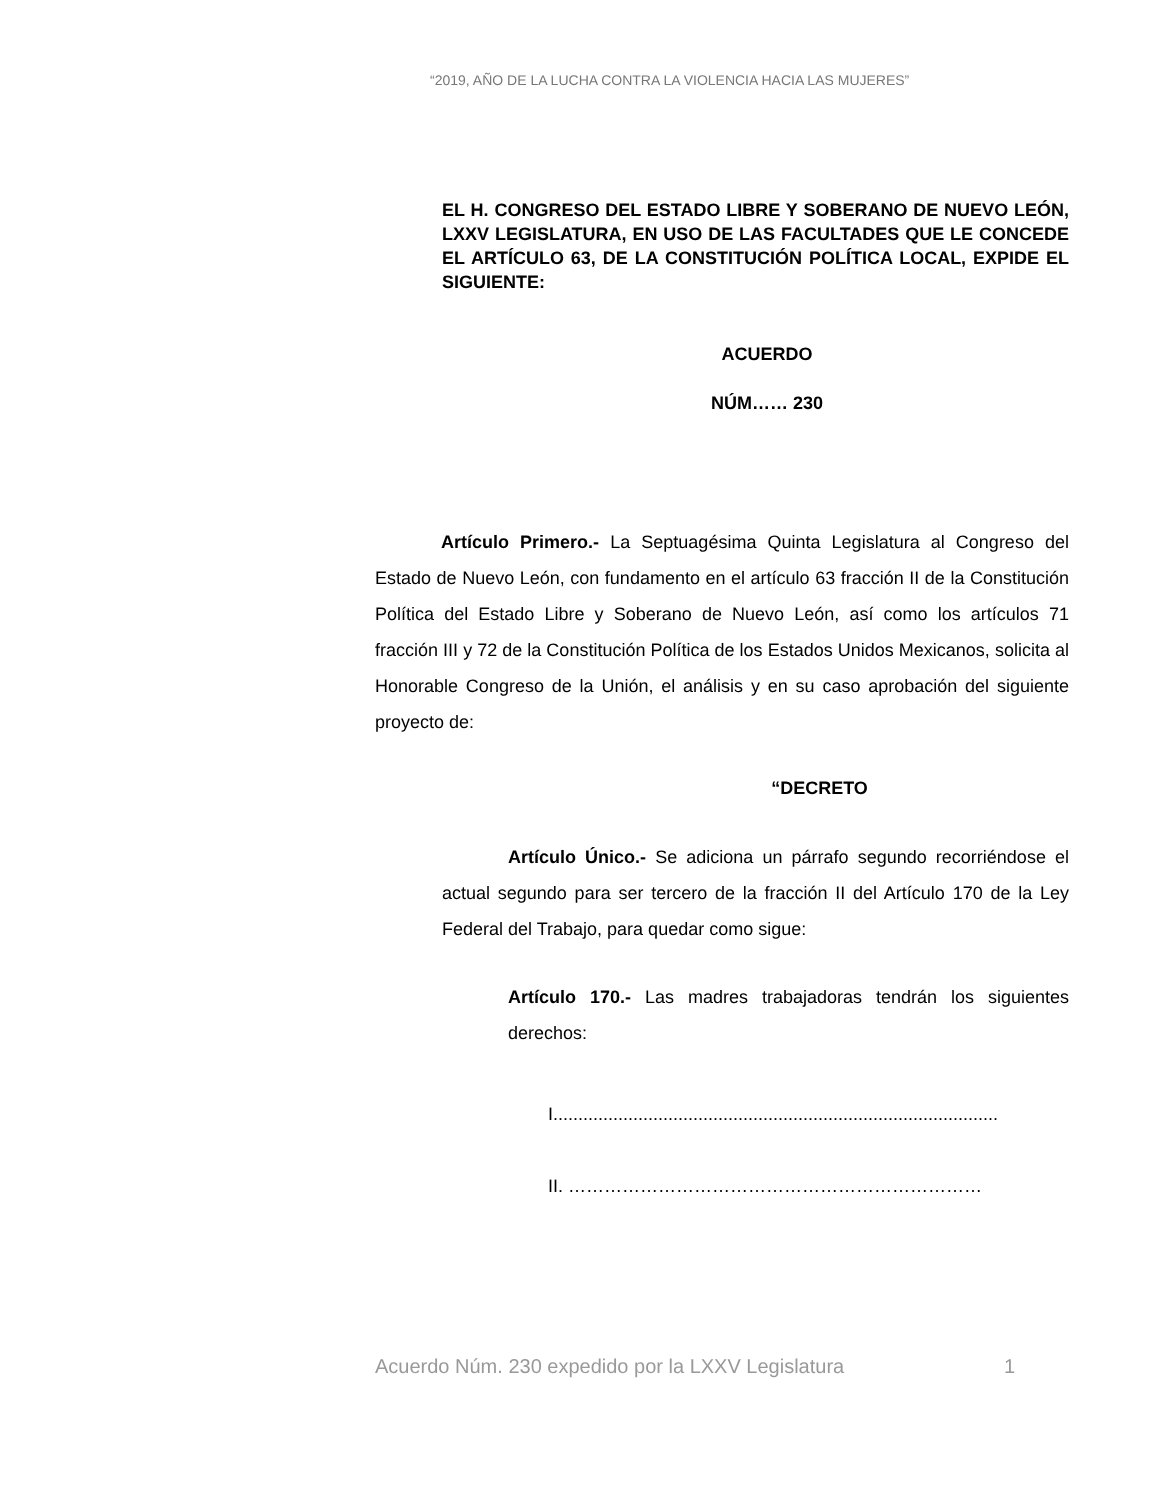“2019, AÑO DE LA LUCHA CONTRA LA VIOLENCIA HACIA LAS MUJERES”
EL H. CONGRESO DEL ESTADO LIBRE Y SOBERANO DE NUEVO LEÓN, LXXV LEGISLATURA, EN USO DE LAS FACULTADES QUE LE CONCEDE EL ARTÍCULO 63, DE LA CONSTITUCIÓN POLÍTICA LOCAL, EXPIDE EL SIGUIENTE:
ACUERDO
NÚM…… 230
Artículo Primero.- La Septuagésima Quinta Legislatura al Congreso del Estado de Nuevo León, con fundamento en el artículo 63 fracción II de la Constitución Política del Estado Libre y Soberano de Nuevo León, así como los artículos 71 fracción III y 72 de la Constitución Política de los Estados Unidos Mexicanos, solicita al Honorable Congreso de la Unión, el análisis y en su caso aprobación del siguiente proyecto de:
“DECRETO
Artículo Único.- Se adiciona un párrafo segundo recorriéndose el actual segundo para ser tercero de la fracción II del Artículo 170 de la Ley Federal del Trabajo, para quedar como sigue:
Artículo 170.- Las madres trabajadoras tendrán los siguientes derechos:
I.........................................................................................
II. ……………………………………………………………
Acuerdo Núm. 230 expedido por la LXXV Legislatura 1